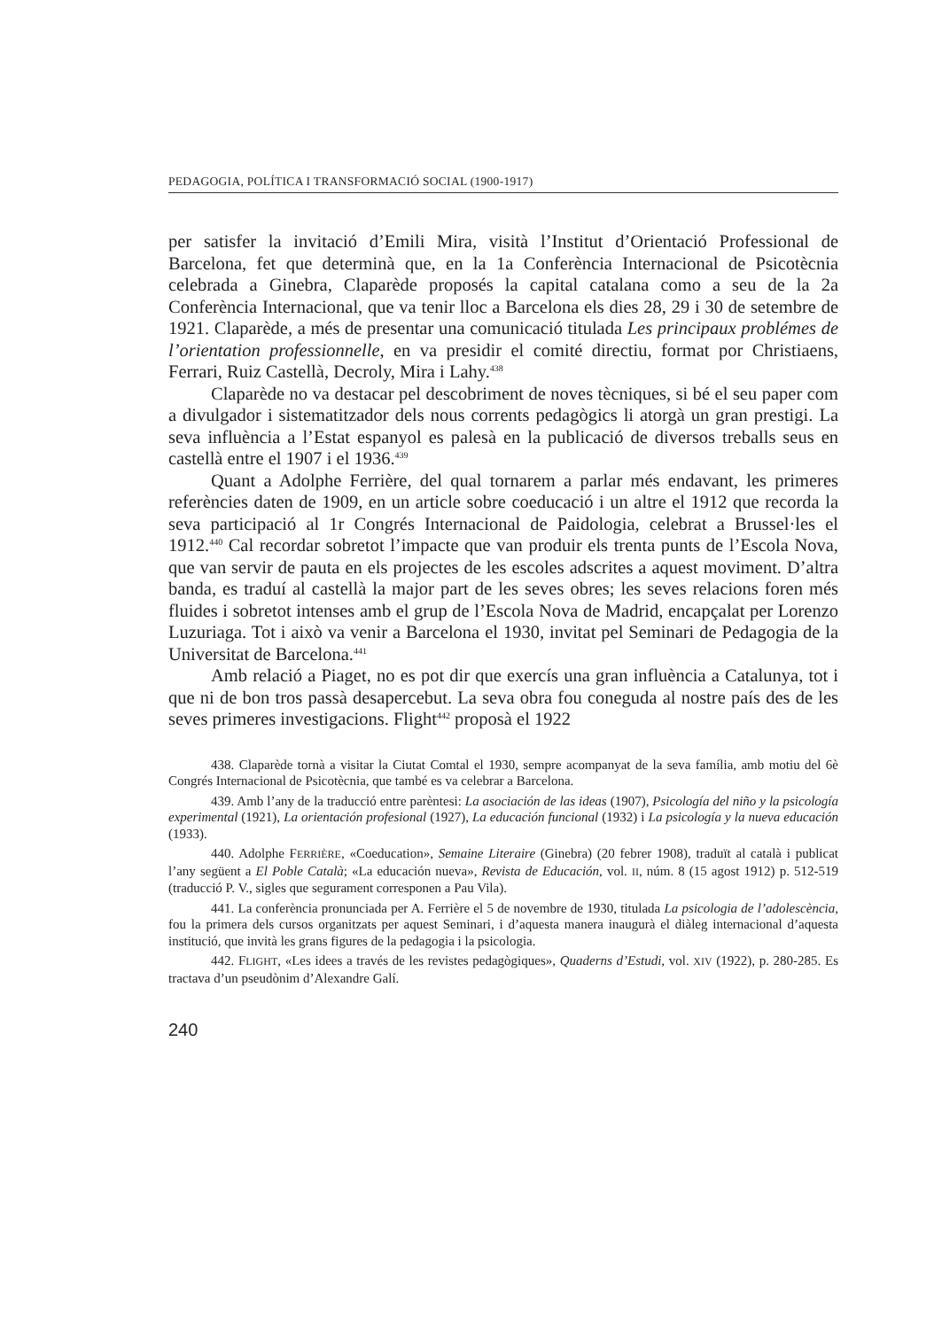PEDAGOGIA, POLÍTICA I TRANSFORMACIÓ SOCIAL (1900-1917)
per satisfer la invitació d’Emili Mira, visità l’Institut d’Orientació Professional de Barcelona, fet que determinà que, en la 1a Conferència Internacional de Psicotècnia celebrada a Ginebra, Claparède proposés la capital catalana como a seu de la 2a Conferència Internacional, que va tenir lloc a Barcelona els dies 28, 29 i 30 de setembre de 1921. Claparède, a més de presentar una comunicació titulada Les principaux problémes de l’orientation professionnelle, en va presidir el comité directiu, format por Christiaens, Ferrari, Ruiz Castellà, Decroly, Mira i Lahy.<sup>438</sup>
Claparède no va destacar pel descobriment de noves tècniques, si bé el seu paper com a divulgador i sistematitzador dels nous corrents pedagògics li atorgà un gran prestigi. La seva influència a l’Estat espanyol es palesà en la publicació de diversos treballs seus en castellà entre el 1907 i el 1936.<sup>439</sup>
Quant a Adolphe Ferrière, del qual tornarem a parlar més endavant, les primeres referències daten de 1909, en un article sobre coeducació i un altre el 1912 que recorda la seva participació al 1r Congrés Internacional de Paidologia, celebrat a Brussel·les el 1912.<sup>440</sup> Cal recordar sobretot l’impacte que van produir els trenta punts de l’Escola Nova, que van servir de pauta en els projectes de les escoles adscrites a aquest moviment. D’altra banda, es traduí al castellà la major part de les seves obres; les seves relacions foren més fluides i sobretot intenses amb el grup de l’Escola Nova de Madrid, encapçalat per Lorenzo Luzuriaga. Tot i això va venir a Barcelona el 1930, invitat pel Seminari de Pedagogia de la Universitat de Barcelona.<sup>441</sup>
Amb relació a Piaget, no es pot dir que exercís una gran influència a Catalunya, tot i que ni de bon tros passà desapercebut. La seva obra fou coneguda al nostre país des de les seves primeres investigacions. Flight<sup>442</sup> proposà el 1922
438. Claparède tornà a visitar la Ciutat Comtal el 1930, sempre acompanyat de la seva família, amb motiu del 6è Congrés Internacional de Psicotècnia, que també es va celebrar a Barcelona.
439. Amb l’any de la traducció entre parèntesi: La asociación de las ideas (1907), Psicología del niño y la psicología experimental (1921), La orientación profesional (1927), La educación funcional (1932) i La psicología y la nueva educación (1933).
440. Adolphe FERRIÈRE, «Coeducation», Semaine Literaire (Ginebra) (20 febrer 1908), traduït al català i publicat l’any següent a El Poble Català; «La educación nueva», Revista de Educación, vol. II, núm. 8 (15 agost 1912) p. 512-519 (traducció P. V., sigles que segurament corresponen a Pau Vila).
441. La conferència pronunciada per A. Ferrière el 5 de novembre de 1930, titulada La psicologia de l’adolescència, fou la primera dels cursos organitzats per aquest Seminari, i d’aquesta manera inaugurà el diàleg internacional d’aquesta institució, que invità les grans figures de la pedagogia i la psicologia.
442. FLIGHT, «Les idees a través de les revistes pedagògiques», Quaderns d’Estudi, vol. XIV (1922), p. 280-285. Es tractava d’un pseudònim d’Alexandre Galí.
240